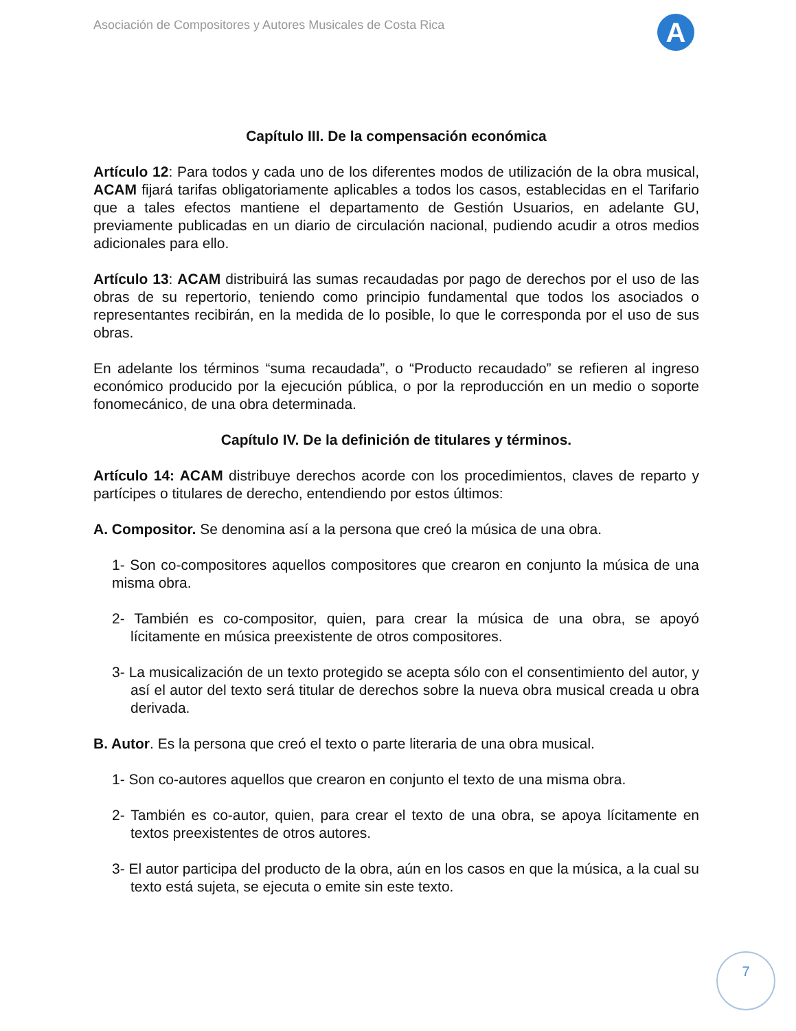Asociación de Compositores y Autores Musicales de Costa Rica
A
Capítulo III. De la compensación económica
Artículo 12: Para todos y cada uno de los diferentes modos de utilización de la obra musical, ACAM fijará tarifas obligatoriamente aplicables a todos los casos, establecidas en el Tarifario que a tales efectos mantiene el departamento de Gestión Usuarios, en adelante GU, previamente publicadas en un diario de circulación nacional, pudiendo acudir a otros medios adicionales para ello.
Artículo 13: ACAM distribuirá las sumas recaudadas por pago de derechos por el uso de las obras de su repertorio, teniendo como principio fundamental que todos los asociados o representantes recibirán, en la medida de lo posible, lo que le corresponda por el uso de sus obras.
En adelante los términos “suma recaudada”, o “Producto recaudado” se refieren al ingreso económico producido por la ejecución pública, o por la reproducción en un medio o soporte fonomecánico, de una obra determinada.
Capítulo IV. De la definición de titulares y términos.
Artículo 14: ACAM distribuye derechos acorde con los procedimientos, claves de reparto y partícipes o titulares de derecho, entendiendo por estos últimos:
A. Compositor. Se denomina así a la persona que creó la música de una obra.
1- Son co-compositores aquellos compositores que crearon en conjunto la música de una misma obra.
2- También es co-compositor, quien, para crear la música de una obra, se apoyó lícitamente en música preexistente de otros compositores.
3- La musicalización de un texto protegido se acepta sólo con el consentimiento del autor, y así el autor del texto será titular de derechos sobre la nueva obra musical creada u obra derivada.
B. Autor. Es la persona que creó el texto o parte literaria de una obra musical.
1- Son co-autores aquellos que crearon en conjunto el texto de una misma obra.
2- También es co-autor, quien, para crear el texto de una obra, se apoya lícitamente en textos preexistentes de otros autores.
3- El autor participa del producto de la obra, aún en los casos en que la música, a la cual su texto está sujeta, se ejecuta o emite sin este texto.
7